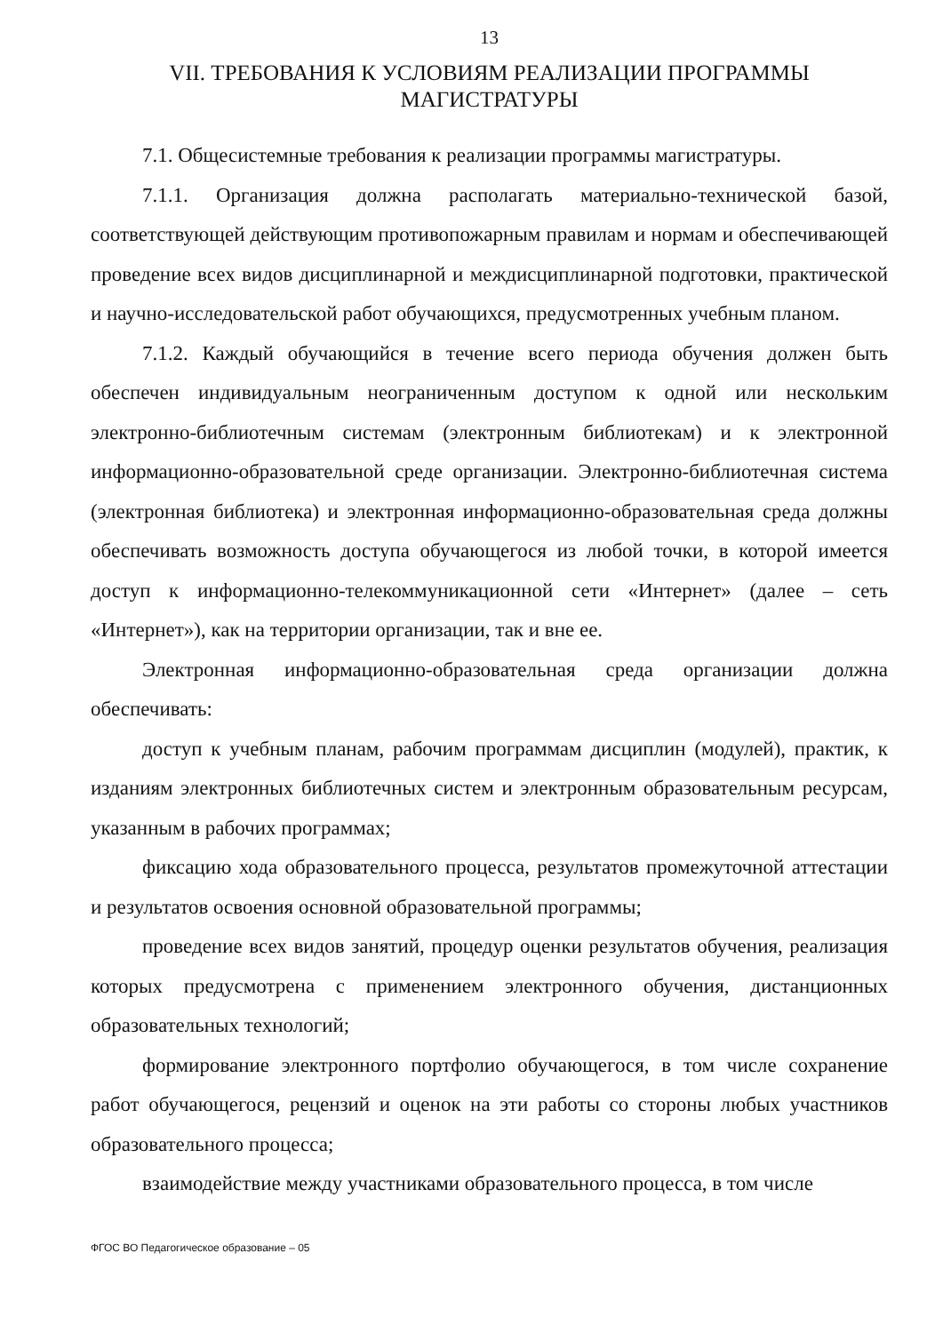13
VII. ТРЕБОВАНИЯ К УСЛОВИЯМ РЕАЛИЗАЦИИ ПРОГРАММЫ
МАГИСТРАТУРЫ
7.1. Общесистемные требования к реализации программы магистратуры.
7.1.1. Организация должна располагать материально-технической базой, соответствующей действующим противопожарным правилам и нормам и обеспечивающей проведение всех видов дисциплинарной и междисциплинарной подготовки, практической и научно-исследовательской работ обучающихся, предусмотренных учебным планом.
7.1.2. Каждый обучающийся в течение всего периода обучения должен быть обеспечен индивидуальным неограниченным доступом к одной или нескольким электронно-библиотечным системам (электронным библиотекам) и к электронной информационно-образовательной среде организации. Электронно-библиотечная система (электронная библиотека) и электронная информационно-образовательная среда должны обеспечивать возможность доступа обучающегося из любой точки, в которой имеется доступ к информационно-телекоммуникационной сети «Интернет» (далее – сеть «Интернет»), как на территории организации, так и вне ее.
Электронная информационно-образовательная среда организации должна обеспечивать:
доступ к учебным планам, рабочим программам дисциплин (модулей), практик, к изданиям электронных библиотечных систем и электронным образовательным ресурсам, указанным в рабочих программах;
фиксацию хода образовательного процесса, результатов промежуточной аттестации и результатов освоения основной образовательной программы;
проведение всех видов занятий, процедур оценки результатов обучения, реализация которых предусмотрена с применением электронного обучения, дистанционных образовательных технологий;
формирование электронного портфолио обучающегося, в том числе сохранение работ обучающегося, рецензий и оценок на эти работы со стороны любых участников образовательного процесса;
взаимодействие между участниками образовательного процесса, в том числе
ФГОС ВО Педагогическое образование – 05